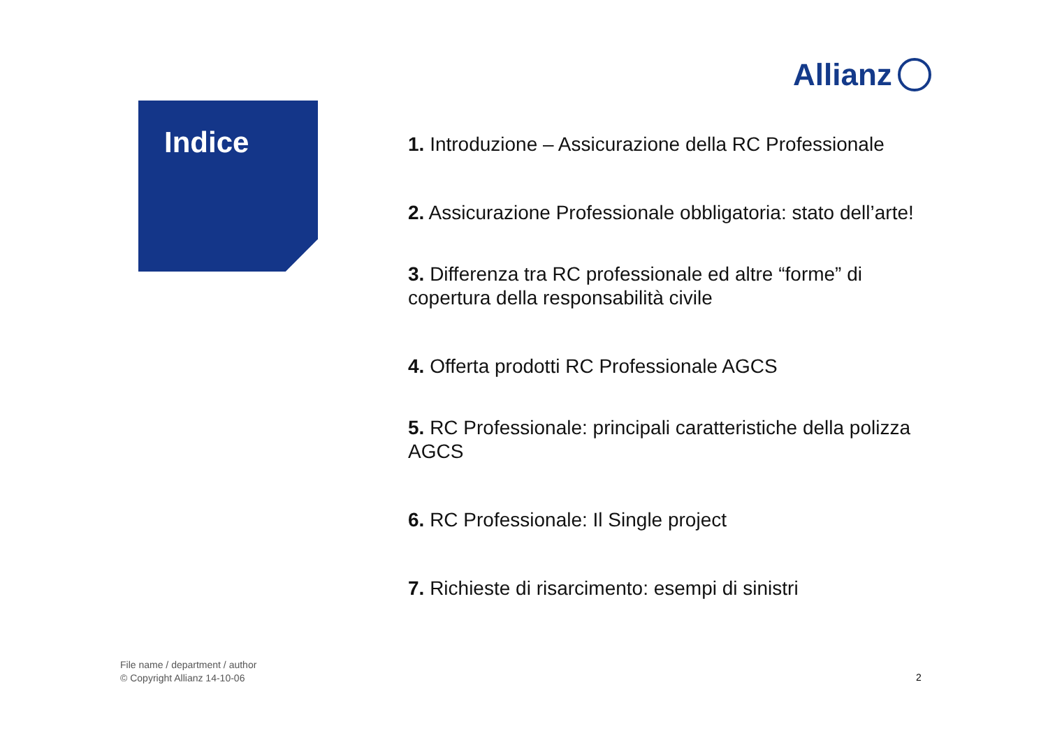Allianz
Indice
1. Introduzione – Assicurazione della RC Professionale
2. Assicurazione Professionale obbligatoria: stato dell’arte!
3. Differenza tra RC professionale ed altre “forme” di copertura della responsabilità civile
4. Offerta prodotti RC Professionale AGCS
5. RC Professionale: principali caratteristiche della polizza AGCS
6. RC Professionale: Il Single project
7. Richieste di risarcimento: esempi di sinistri
File name / department / author
© Copyright Allianz 14-10-06
2